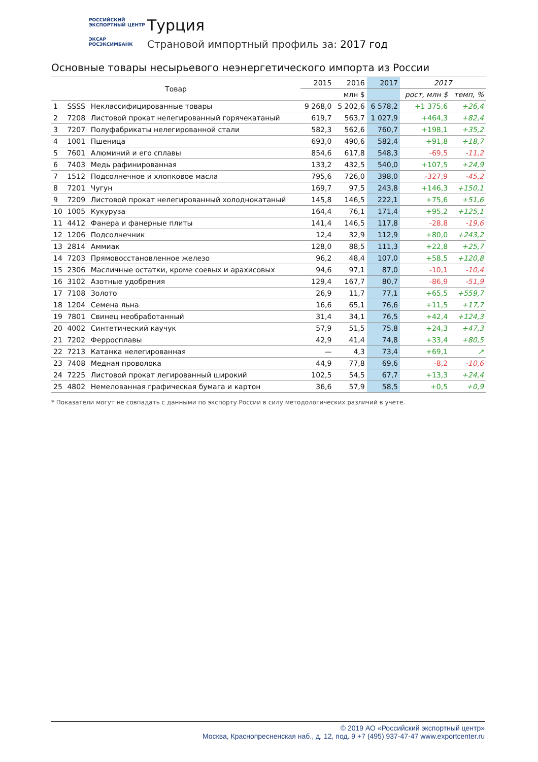РОССИЙСКИЙ
ЭКСПОРТНЫЙ ЦЕНТР
ЭКСАР
РОСЭКСИМБАНК
Турция
Страновой импортный профиль за: 2017 год
Основные товары несырьевого неэнергетического импорта из России
| Товар | | | 2015 | 2016 | 2017 | 2017 | |
| --- | --- | --- | --- | --- | --- | --- | --- |
| | | | млн $ | | | рост, млн $ | темп, % |
| 1 | SSSS | Неклассифицированные товары | 9 268,0 | 5 202,6 | 6 578,2 | +1 375,6 | +26,4 |
| 2 | 7208 | Листовой прокат нелегированный горячекатаный | 619,7 | 563,7 | 1 027,9 | +464,3 | +82,4 |
| 3 | 7207 | Полуфабрикаты нелегированной стали | 582,3 | 562,6 | 760,7 | +198,1 | +35,2 |
| 4 | 1001 | Пшеница | 693,0 | 490,6 | 582,4 | +91,8 | +18,7 |
| 5 | 7601 | Алюминий и его сплавы | 854,6 | 617,8 | 548,3 | -69,5 | -11,2 |
| 6 | 7403 | Медь рафинированная | 133,2 | 432,5 | 540,0 | +107,5 | +24,9 |
| 7 | 1512 | Подсолнечное и хлопковое масла | 795,6 | 726,0 | 398,0 | -327,9 | -45,2 |
| 8 | 7201 | Чугун | 169,7 | 97,5 | 243,8 | +146,3 | +150,1 |
| 9 | 7209 | Листовой прокат нелегированный холоднокатаный | 145,8 | 146,5 | 222,1 | +75,6 | +51,6 |
| 10 | 1005 | Кукуруза | 164,4 | 76,1 | 171,4 | +95,2 | +125,1 |
| 11 | 4412 | Фанера и фанерные плиты | 141,4 | 146,5 | 117,8 | -28,8 | -19,6 |
| 12 | 1206 | Подсолнечник | 12,4 | 32,9 | 112,9 | +80,0 | +243,2 |
| 13 | 2814 | Аммиак | 128,0 | 88,5 | 111,3 | +22,8 | +25,7 |
| 14 | 7203 | Прямовосстановленное железо | 96,2 | 48,4 | 107,0 | +58,5 | +120,8 |
| 15 | 2306 | Масличные остатки, кроме соевых и арахисовых | 94,6 | 97,1 | 87,0 | -10,1 | -10,4 |
| 16 | 3102 | Азотные удобрения | 129,4 | 167,7 | 80,7 | -86,9 | -51,9 |
| 17 | 7108 | Золото | 26,9 | 11,7 | 77,1 | +65,5 | +559,7 |
| 18 | 1204 | Семена льна | 16,6 | 65,1 | 76,6 | +11,5 | +17,7 |
| 19 | 7801 | Свинец необработанный | 31,4 | 34,1 | 76,5 | +42,4 | +124,3 |
| 20 | 4002 | Синтетический каучук | 57,9 | 51,5 | 75,8 | +24,3 | +47,3 |
| 21 | 7202 | Ферросплавы | 42,9 | 41,4 | 74,8 | +33,4 | +80,5 |
| 22 | 7213 | Катанка нелегированная | — | 4,3 | 73,4 | +69,1 | ↗ |
| 23 | 7408 | Медная проволока | 44,9 | 77,8 | 69,6 | -8,2 | -10,6 |
| 24 | 7225 | Листовой прокат легированный широкий | 102,5 | 54,5 | 67,7 | +13,3 | +24,4 |
| 25 | 4802 | Немелованная графическая бумага и картон | 36,6 | 57,9 | 58,5 | +0,5 | +0,9 |
* Показатели могут не совпадать с данными по экспорту России в силу методологических различий в учете.
© 2019 АО «Российский экспортный центр»
Москва, Краснопресненская наб., д. 12, под. 9 +7 (495) 937-47-47 www.exportcenter.ru